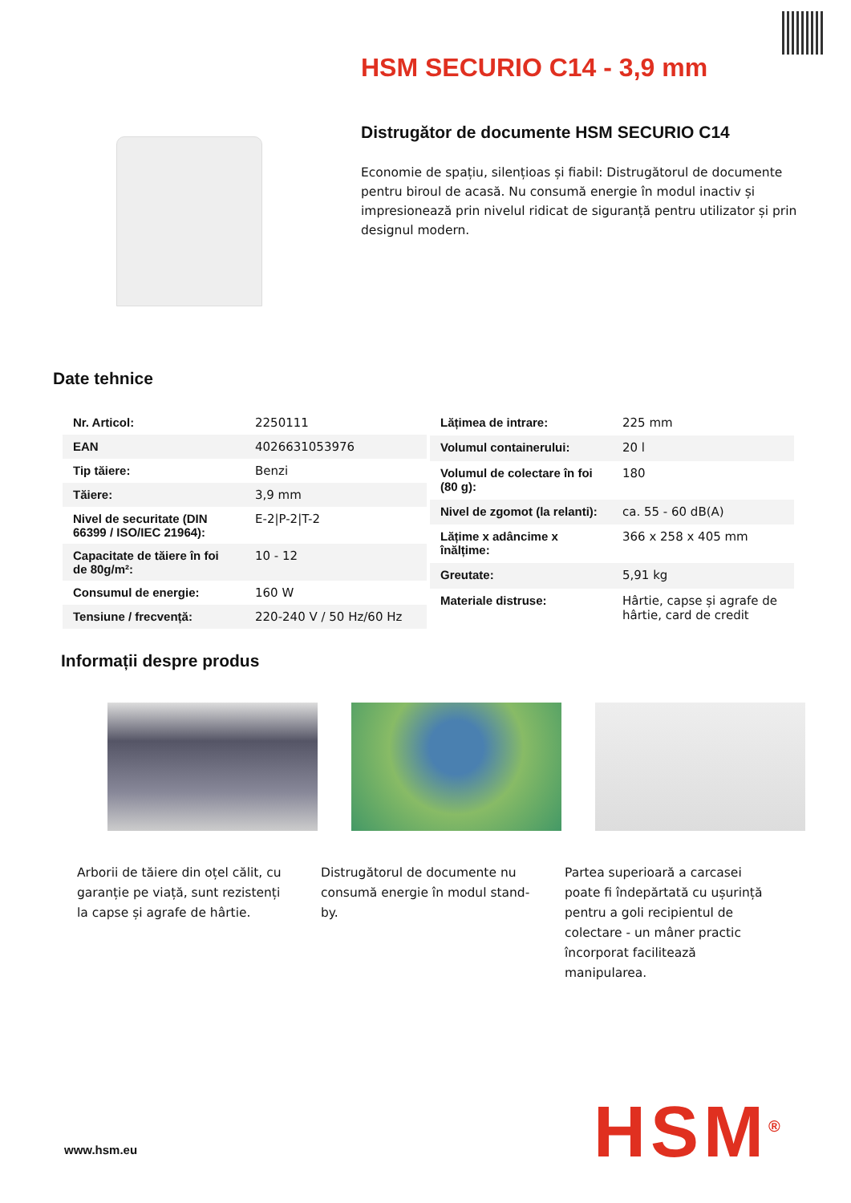HSM SECURIO C14 - 3,9 mm
Distrugător de documente HSM SECURIO C14
Economie de spațiu, silențioas și fiabil: Distrugătorul de documente pentru biroul de acasă. Nu consumă energie în modul inactiv și impresionează prin nivelul ridicat de siguranță pentru utilizator și prin designul modern.
Date tehnice
| Nr. Articol: | 2250111 |
| EAN | 4026631053976 |
| Tip tăiere: | Benzi |
| Tăiere: | 3,9 mm |
| Nivel de securitate (DIN 66399 / ISO/IEC 21964): | E-2/P-2/T-2 |
| Capacitate de tăiere în foi de 80g/m²: | 10 - 12 |
| Consumul de energie: | 160 W |
| Tensiune / frecvență: | 220-240 V / 50 Hz/60 Hz |
| Lățimea de intrare: | 225 mm |
| Volumul containerului: | 20 l |
| Volumul de colectare în foi (80 g): | 180 |
| Nivel de zgomot (la relanti): | ca. 55 - 60 dB(A) |
| Lățime x adâncime x înălțime: | 366 x 258 x 405 mm |
| Greutate: | 5,91 kg |
| Materiale distruse: | Hârtie, capse și agrafe de hârtie, card de credit |
Informații despre produs
Arborii de tăiere din oțel călit, cu garanție pe viață, sunt rezistenți la capse și agrafe de hârtie.
Distrugătorul de documente nu consumă energie în modul stand-by.
Partea superioară a carcasei poate fi îndepărtată cu ușurință pentru a goli recipientul de colectare - un mâner practic încorporat facilitează manipularea.
www.hsm.eu HSM<sup>®</sup>